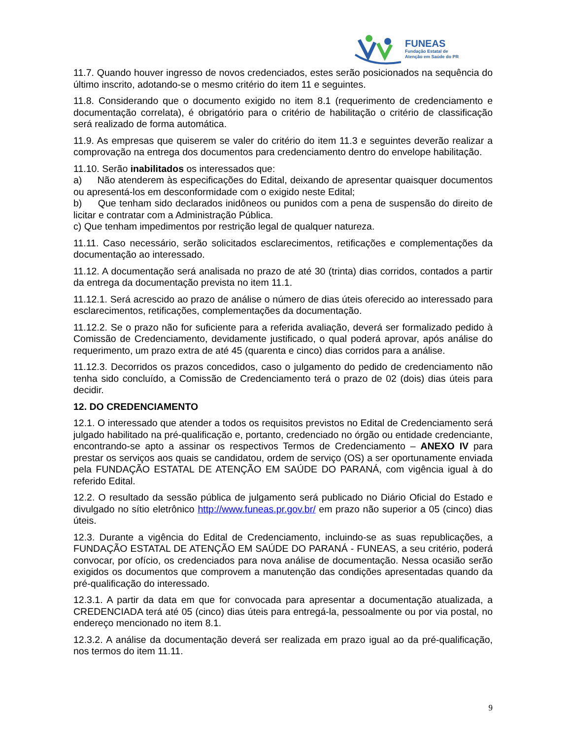FUNEAS
Fundação Estatal de
Atenção em Saúde do PR
11.7. Quando houver ingresso de novos credenciados, estes serão posicionados na sequência do último inscrito, adotando-se o mesmo critério do item 11 e seguintes.
11.8. Considerando que o documento exigido no item 8.1 (requerimento de credenciamento e documentação correlata), é obrigatório para o critério de habilitação o critério de classificação será realizado de forma automática.
11.9. As empresas que quiserem se valer do critério do item 11.3 e seguintes deverão realizar a comprovação na entrega dos documentos para credenciamento dentro do envelope habilitação.
11.10. Serão inabilitados os interessados que:
a) Não atenderem às especificações do Edital, deixando de apresentar quaisquer documentos ou apresentá-los em desconformidade com o exigido neste Edital;
b) Que tenham sido declarados inidôneos ou punidos com a pena de suspensão do direito de licitar e contratar com a Administração Pública.
c) Que tenham impedimentos por restrição legal de qualquer natureza.
11.11. Caso necessário, serão solicitados esclarecimentos, retificações e complementações da documentação ao interessado.
11.12. A documentação será analisada no prazo de até 30 (trinta) dias corridos, contados a partir da entrega da documentação prevista no item 11.1.
11.12.1. Será acrescido ao prazo de análise o número de dias úteis oferecido ao interessado para esclarecimentos, retificações, complementações da documentação.
11.12.2. Se o prazo não for suficiente para a referida avaliação, deverá ser formalizado pedido à Comissão de Credenciamento, devidamente justificado, o qual poderá aprovar, após análise do requerimento, um prazo extra de até 45 (quarenta e cinco) dias corridos para a análise.
11.12.3. Decorridos os prazos concedidos, caso o julgamento do pedido de credenciamento não tenha sido concluído, a Comissão de Credenciamento terá o prazo de 02 (dois) dias úteis para decidir.
12. DO CREDENCIAMENTO
12.1. O interessado que atender a todos os requisitos previstos no Edital de Credenciamento será julgado habilitado na pré-qualificação e, portanto, credenciado no órgão ou entidade credenciante, encontrando-se apto a assinar os respectivos Termos de Credenciamento – ANEXO IV para prestar os serviços aos quais se candidatou, ordem de serviço (OS) a ser oportunamente enviada pela FUNDAÇÃO ESTATAL DE ATENÇÃO EM SAÚDE DO PARANÁ, com vigência igual à do referido Edital.
12.2. O resultado da sessão pública de julgamento será publicado no Diário Oficial do Estado e divulgado no sítio eletrônico http://www.funeas.pr.gov.br/ em prazo não superior a 05 (cinco) dias úteis.
12.3. Durante a vigência do Edital de Credenciamento, incluindo-se as suas republicações, a FUNDAÇÃO ESTATAL DE ATENÇÃO EM SAÚDE DO PARANÁ - FUNEAS, a seu critério, poderá convocar, por ofício, os credenciados para nova análise de documentação. Nessa ocasião serão exigidos os documentos que comprovem a manutenção das condições apresentadas quando da pré-qualificação do interessado.
12.3.1. A partir da data em que for convocada para apresentar a documentação atualizada, a CREDENCIADA terá até 05 (cinco) dias úteis para entregá-la, pessoalmente ou por via postal, no endereço mencionado no item 8.1.
12.3.2. A análise da documentação deverá ser realizada em prazo igual ao da pré-qualificação, nos termos do item 11.11.
9